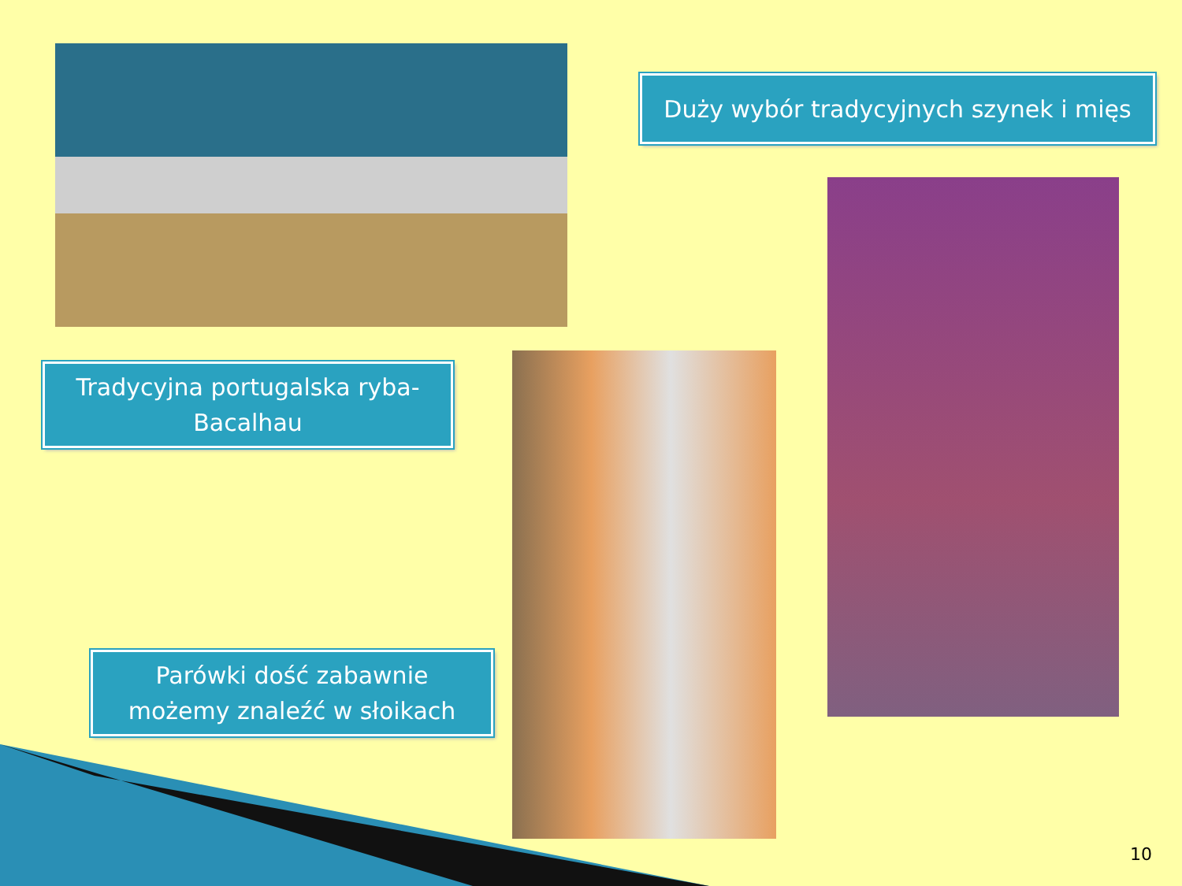Duży wybór tradycyjnych szynek i mięs
Tradycyjna portugalska ryba-
Bacalhau
Parówki dość zabawnie
możemy znaleźć w słoikach
10